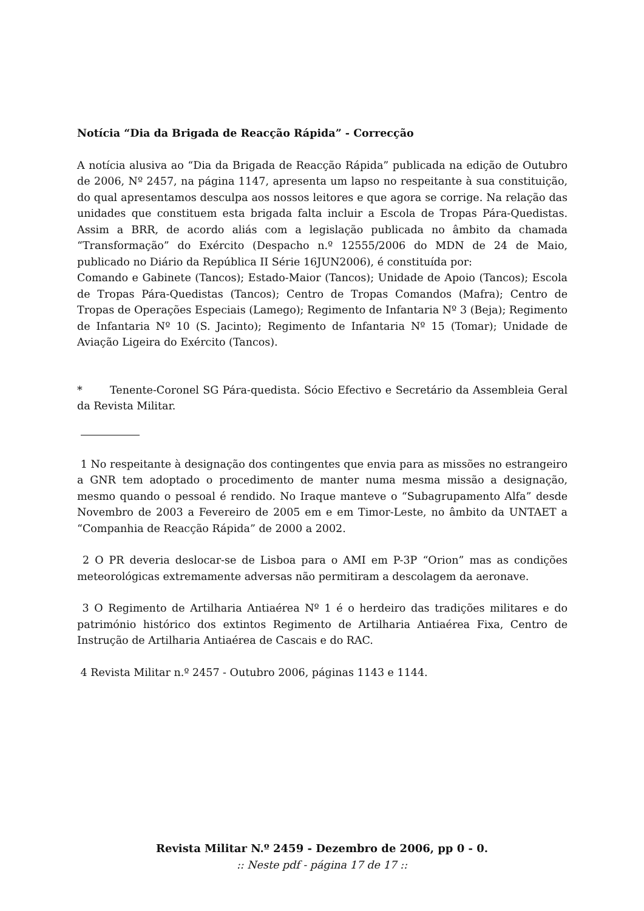Notícia “Dia da Brigada de Reacção Rápida” - Correcção
A notícia alusiva ao “Dia da Brigada de Reacção Rápida” publicada na edição de Outubro de 2006, Nº 2457, na página 1147, apresenta um lapso no respeitante à sua constituição, do qual apresentamos desculpa aos nossos leitores e que agora se corrige. Na relação das unidades que constituem esta brigada falta incluir a Escola de Tropas Pára-Quedistas. Assim a BRR, de acordo aliás com a legislação publicada no âmbito da chamada “Transformação” do Exército (Despacho n.º 12555/2006 do MDN de 24 de Maio, publicado no Diário da República II Série 16JUN2006), é constituída por:
Comando e Gabinete (Tancos); Estado-Maior (Tancos); Unidade de Apoio (Tancos); Escola de Tropas Pára-Quedistas (Tancos); Centro de Tropas Comandos (Mafra); Centro de Tropas de Operações Especiais (Lamego); Regimento de Infantaria Nº 3 (Beja); Regimento de Infantaria Nº 10 (S. Jacinto); Regimento de Infantaria Nº 15 (Tomar); Unidade de Aviação Ligeira do Exército (Tancos).
* Tenente-Coronel SG Pára-quedista. Sócio Efectivo e Secretário da Assembleia Geral da Revista Militar.
1 No respeitante à designação dos contingentes que envia para as missões no estrangeiro a GNR tem adoptado o procedimento de manter numa mesma missão a designação, mesmo quando o pessoal é rendido. No Iraque manteve o “Subagrupamento Alfa” desde Novembro de 2003 a Fevereiro de 2005 em e em Timor-Leste, no âmbito da UNTAET a “Companhia de Reacção Rápida” de 2000 a 2002.
2 O PR deveria deslocar-se de Lisboa para o AMI em P-3P “Orion” mas as condições meteorológicas extremamente adversas não permitiram a descolagem da aeronave.
3 O Regimento de Artilharia Antiaérea Nº 1 é o herdeiro das tradições militares e do património histórico dos extintos Regimento de Artilharia Antiaérea Fixa, Centro de Instrução de Artilharia Antiaérea de Cascais e do RAC.
4 Revista Militar n.º 2457 - Outubro 2006, páginas 1143 e 1144.
Revista Militar N.º 2459 - Dezembro de 2006, pp 0 - 0.
:: Neste pdf - página 17 de 17 ::